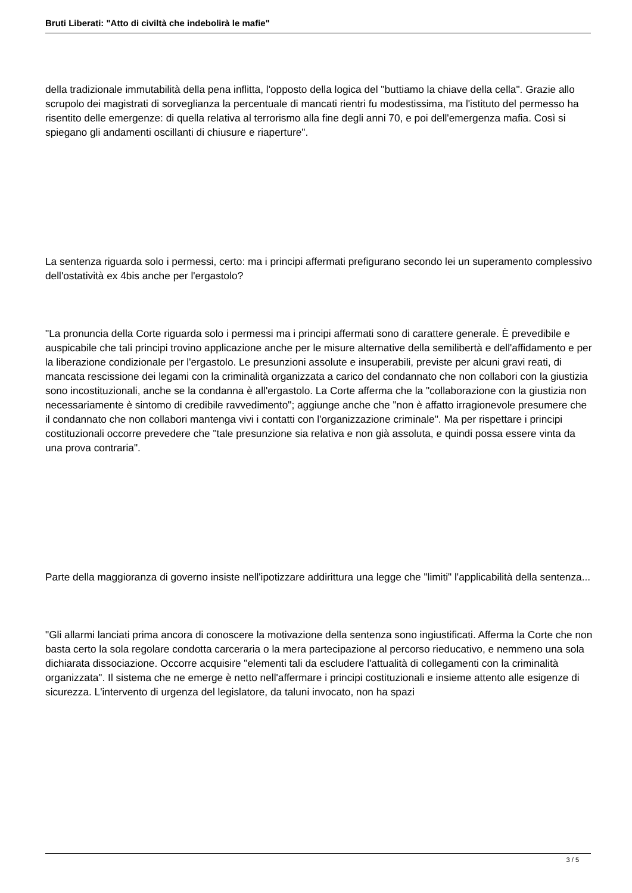Bruti Liberati: "Atto di civiltà che indebolirà le mafie"
della tradizionale immutabilità della pena inflitta, l'opposto della logica del "buttiamo la chiave della cella". Grazie allo scrupolo dei magistrati di sorveglianza la percentuale di mancati rientri fu modestissima, ma l'istituto del permesso ha risentito delle emergenze: di quella relativa al terrorismo alla fine degli anni 70, e poi dell'emergenza mafia. Così si spiegano gli andamenti oscillanti di chiusure e riaperture".
La sentenza riguarda solo i permessi, certo: ma i principi affermati prefigurano secondo lei un superamento complessivo dell'ostatività ex 4bis anche per l'ergastolo?
"La pronuncia della Corte riguarda solo i permessi ma i principi affermati sono di carattere generale. È prevedibile e auspicabile che tali principi trovino applicazione anche per le misure alternative della semilibertà e dell'affidamento e per la liberazione condizionale per l'ergastolo. Le presunzioni assolute e insuperabili, previste per alcuni gravi reati, di mancata rescissione dei legami con la criminalità organizzata a carico del condannato che non collabori con la giustizia sono incostituzionali, anche se la condanna è all'ergastolo. La Corte afferma che la "collaborazione con la giustizia non necessariamente è sintomo di credibile ravvedimento"; aggiunge anche che "non è affatto irragionevole presumere che il condannato che non collabori mantenga vivi i contatti con l'organizzazione criminale". Ma per rispettare i principi costituzionali occorre prevedere che "tale presunzione sia relativa e non già assoluta, e quindi possa essere vinta da una prova contraria".
Parte della maggioranza di governo insiste nell'ipotizzare addirittura una legge che "limiti" l'applicabilità della sentenza...
"Gli allarmi lanciati prima ancora di conoscere la motivazione della sentenza sono ingiustificati. Afferma la Corte che non basta certo la sola regolare condotta carceraria o la mera partecipazione al percorso rieducativo, e nemmeno una sola dichiarata dissociazione. Occorre acquisire "elementi tali da escludere l'attualità di collegamenti con la criminalità organizzata". Il sistema che ne emerge è netto nell'affermare i principi costituzionali e insieme attento alle esigenze di sicurezza. L'intervento di urgenza del legislatore, da taluni invocato, non ha spazi
3 / 5